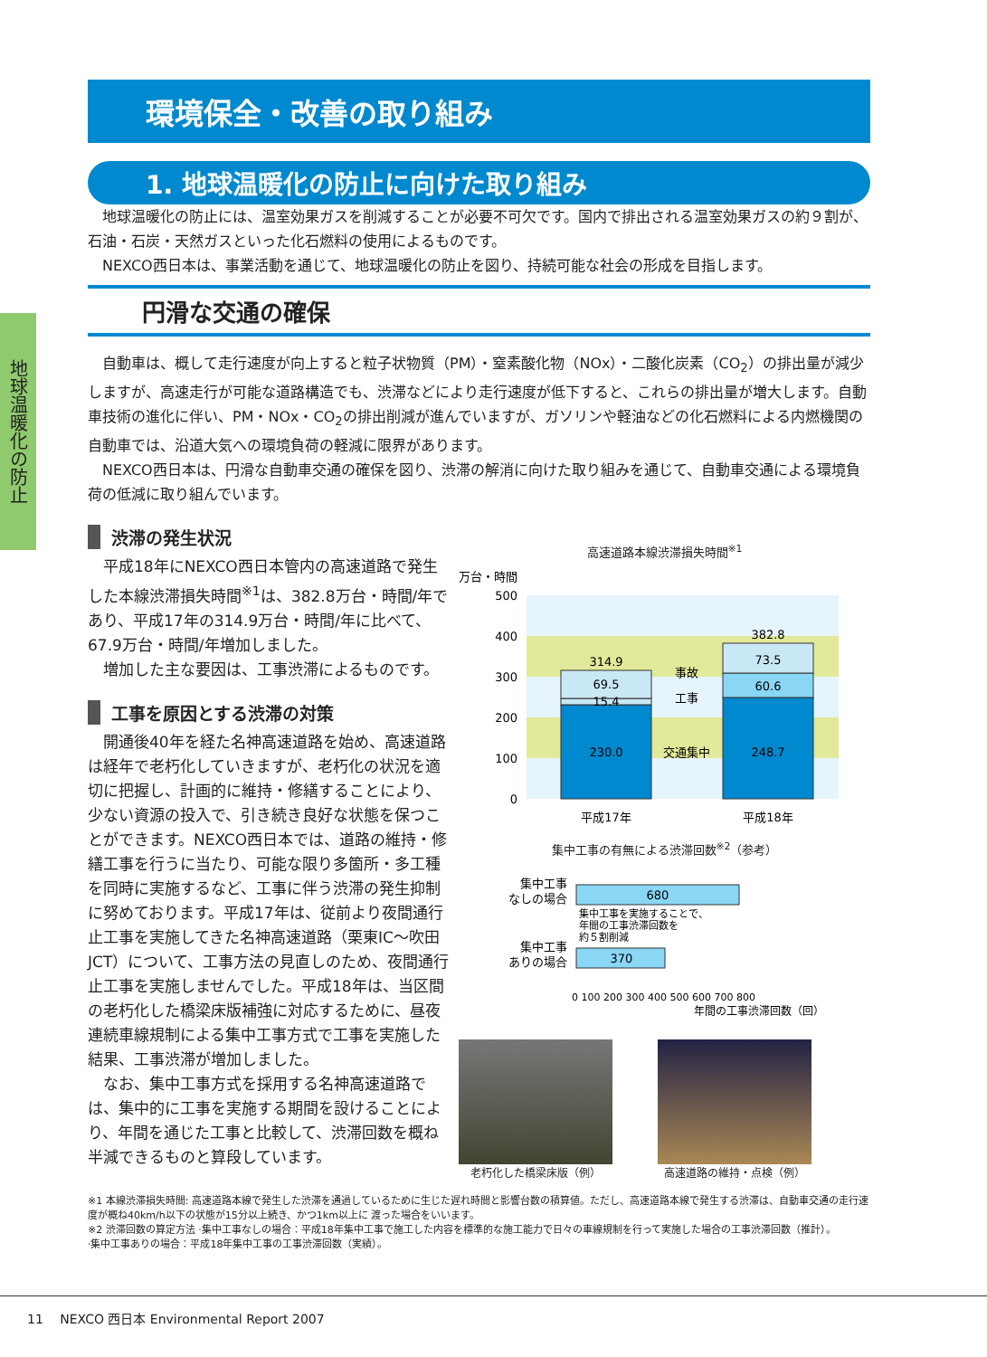地球温暖化の防止
環境保全・改善の取り組み
1. 地球温暖化の防止に向けた取り組み
　地球温暖化の防止には、温室効果ガスを削減することが必要不可欠です。国内で排出される温室効果ガスの約９割が、石油・石炭・天然ガスといった化石燃料の使用によるものです。
　NEXCO西日本は、事業活動を通じて、地球温暖化の防止を図り、持続可能な社会の形成を目指します。
円滑な交通の確保
　自動車は、概して走行速度が向上すると粒子状物質（PM）・窒素酸化物（NOx）・二酸化炭素（CO<sub>2</sub>）の排出量が減少しますが、高速走行が可能な道路構造でも、渋滞などにより走行速度が低下すると、これらの排出量が増大します。自動車技術の進化に伴い、PM・NOx・CO<sub>2</sub>の排出削減が進んでいますが、ガソリンや軽油などの化石燃料による内燃機関の自動車では、沿道大気への環境負荷の軽減に限界があります。
　NEXCO西日本は、円滑な自動車交通の確保を図り、渋滞の解消に向けた取り組みを通じて、自動車交通による環境負荷の低減に取り組んでいます。
渋滞の発生状況
　平成18年にNEXCO西日本管内の高速道路で発生した本線渋滞損失時間<sup>※1</sup>は、382.8万台・時間/年であり、平成17年の314.9万台・時間/年に比べて、67.9万台・時間/年増加しました。
　増加した主な要因は、工事渋滞によるものです。
工事を原因とする渋滞の対策
　開通後40年を経た名神高速道路を始め、高速道路は経年で老朽化していきますが、老朽化の状況を適切に把握し、計画的に維持・修繕することにより、少ない資源の投入で、引き続き良好な状態を保つことができます。NEXCO西日本では、道路の維持・修繕工事を行うに当たり、可能な限り多箇所・多工種を同時に実施するなど、工事に伴う渋滞の発生抑制に努めております。平成17年は、従前より夜間通行止工事を実施してきた名神高速道路（栗東IC〜吹田JCT）について、工事方法の見直しのため、夜間通行止工事を実施しませんでした。平成18年は、当区間の老朽化した橋梁床版補強に対応するために、昼夜連続車線規制による集中工事方式で工事を実施した結果、工事渋滞が増加しました。
　なお、集中工事方式を採用する名神高速道路では、集中的に工事を実施する期間を設けることにより、年間を通じた工事と比較して、渋滞回数を概ね半減できるものと算段しています。
高速道路本線渋滞損失時間<sup>※1</sup>
万台・時間
500
400
300
200
100
0
314.9
69.5
15.4
230.0
382.8
73.5
60.6
248.7
事故
工事
交通集中
平成17年
平成18年
集中工事の有無による渋滞回数<sup>※2</sup>（参考）
集中工事
なしの場合
集中工事
ありの場合
680
集中工事を実施することで、
年間の工事渋滞回数を
約５割削減
370
0 100 200 300 400 500 600 700 800
年間の工事渋滞回数（回）
老朽化した橋梁床版（例） 高速道路の維持・点検（例）
※1 本線渋滞損失時間: 高速道路本線で発生した渋滞を通過しているために生じた遅れ時間と影響台数の積算値。ただし、高速道路本線で発生する渋滞は、自動車交通の走行速度が概ね40km/h以下の状態が15分以上続き、かつ1km以上に 渡った場合をいいます。
※2 渋滞回数の算定方法 ·集中工事なしの場合：平成18年集中工事で施工した内容を標準的な施工能力で日々の車線規制を行って実施した場合の工事渋滞回数（推計）。
·集中工事ありの場合：平成18年集中工事の工事渋滞回数（実績）。
11 　NEXCO 西日本 Environmental Report 2007